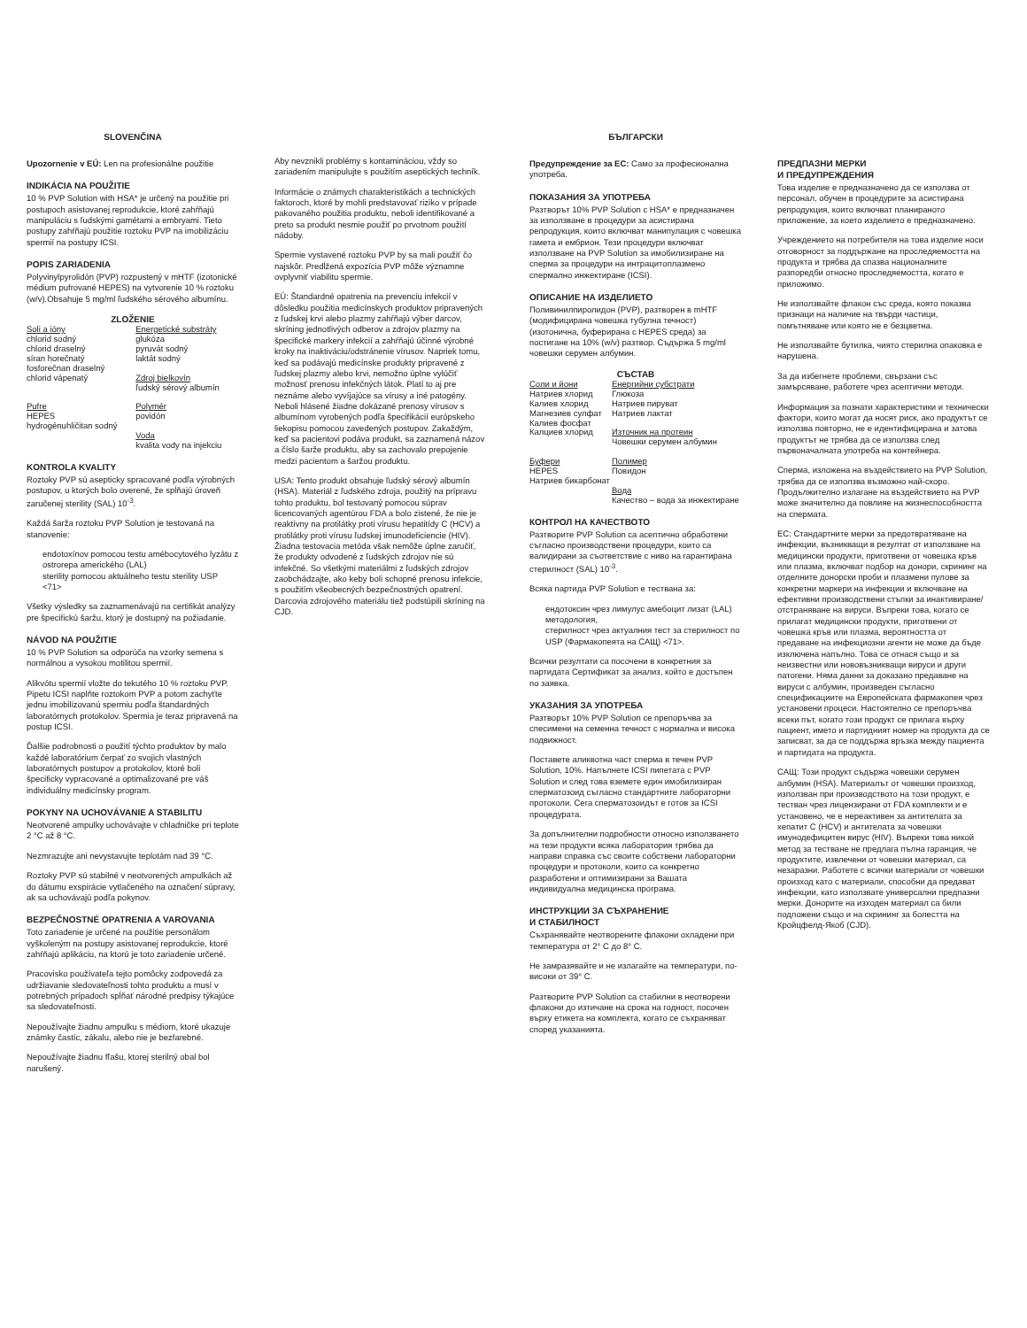SLOVENČINA
Upozornenie v EÚ: Len na profesionálne použitie
INDIKÁCIA NA POUŽITIE
10 % PVP Solution with HSA* je určený na použitie pri postupoch asistovanej reprodukcie, ktoré zahŕňajú manipuláciu s ľudskými gamétami a embryami. Tieto postupy zahŕňajú použitie roztoku PVP na imobilizáciu spermií na postupy ICSI.
POPIS ZARIADENIA
Polyvinylpyrolidón (PVP) rozpustený v mHTF (izotonické médium pufrované HEPES) na vytvorenie 10 % roztoku (w/v).Obsahuje 5 mg/ml ľudského sérového albumínu.
ZLOŽENIE
| Soli a ióny chlorid sodný chlorid draselný síran horečnatý fosforečnan draselný chlorid vápenatý | Energetické substráty glukóza pyruvát sodný laktát sodný Zdroj bielkovín ľudský sérový albumín |
| Pufre HEPES hydrogénuhličitan sodný | Polymér povidón Voda kvalita vody na injekciu |
KONTROLA KVALITY
Roztoky PVP sú asepticky spracované podľa výrobných postupov, u ktorých bolo overené, že spĺňajú úroveň zaručenej sterility (SAL) 10<sup>-3</sup>.
Každá šarža roztoku PVP Solution je testovaná na stanovenie:
endotoxínov pomocou testu amébocytového lyzátu z ostrorepa amerického (LAL)
sterility pomocou aktuálneho testu sterility USP <71>
Všetky výsledky sa zaznamenávajú na certifikát analýzy pre špecifickú šaržu, ktorý je dostupný na požiadanie.
NÁVOD NA POUŽITIE
10 % PVP Solution sa odporúča na vzorky semena s normálnou a vysokou motilitou spermií.
Alikvótu spermií vložte do tekutého 10 % roztoku PVP. Pipetu ICSI naplňte roztokom PVP a potom zachyťte jednu imobilizovanú spermiu podľa štandardných laboratórnych protokolov. Spermia je teraz pripravená na postup ICSI.
Ďalšie podrobnosti o použití týchto produktov by malo každé laboratórium čerpať zo svojich vlastných laboratórnych postupov a protokolov, ktoré boli špecificky vypracované a optimalizované pre váš individuálny medicínsky program.
POKYNY NA UCHOVÁVANIE A STABILITU
Neotvorené ampulky uchovávajte v chladničke pri teplote 2 °C až 8 °C.
Nezmrazujte ani nevystavujte teplotám nad 39 °C.
Roztoky PVP sú stabilné v neotvorených ampulkách až do dátumu exspirácie vytlačeného na označení súpravy, ak sa uchovávajú podľa pokynov.
BEZPEČNOSTNÉ OPATRENIA A VAROVANIA
Toto zariadenie je určené na použitie personálom vyškoleným na postupy asistovanej reprodukcie, ktoré zahŕňajú aplikáciu, na ktorú je toto zariadenie určené.
Pracovisko používateľa tejto pomôcky zodpovedá za udržiavanie sledovateľnosti tohto produktu a musí v potrebných prípadoch spĺňať národné predpisy týkajúce sa sledovateľnosti.
Nepoužívajte žiadnu ampulku s médiom, ktoré ukazuje známky častíc, zákalu, alebo nie je bezfarebné.
Nepoužívajte žiadnu fľašu, ktorej sterilný obal bol narušený.
Aby nevznikli problémy s kontamináciou, vždy so zariadením manipulujte s použitím aseptických techník.
Informácie o známych charakteristikách a technických faktoroch, ktoré by mohli predstavovať riziko v prípade pakovaného použitia produktu, neboli identifikované a preto sa produkt nesmie použiť po prvotnom použití nádoby.
Spermie vystavené roztoku PVP by sa mali použiť čo najskôr. Predĺžená expozícia PVP môže významne ovplyvniť viabilitu spermie.
EÚ: Štandardné opatrenia na prevenciu infekcií v dôsledku použitia medicínskych produktov pripravených z ľudskej krvi alebo plazmy zahŕňajú výber darcov, skríning jednotlivých odberov a zdrojov plazmy na špecifické markery infekcií a zahŕňajú účinné výrobné kroky na inaktiváciu/odstránenie vírusov. Napriek tomu, keď sa podávajú medicínske produkty pripravené z ľudskej plazmy alebo krvi, nemožno úplne vylúčiť možnosť prenosu infekčných látok. Platí to aj pre neznáme alebo vyvíjajúce sa vírusy a iné patogény. Neboli hlásené žiadne dokázané prenosy vírusov s albumínom vyrobených podľa špecifikácií európskeho liekopisu pomocou zavedených postupov. Zakaždým, keď sa pacientovi podáva produkt, sa zaznamená názov a číslo šarže produktu, aby sa zachovalo prepojenie medzi pacientom a šaržou produktu.
USA: Tento produkt obsahuje ľudský sérový albumín (HSA). Materiál z ľudského zdroja, použitý na prípravu tohto produktu, bol testovaný pomocou súprav licencovaných agentúrou FDA a bolo zistené, že nie je reaktívny na protilátky proti vírusu hepatitídy C (HCV) a protilátky proti vírusu ľudskej imunodeficiencie (HIV). Žiadna testovacia metóda však nemôže úplne zaručiť, že produkty odvodené z ľudských zdrojov nie sú infekčné. So všetkými materiálmi z ľudských zdrojov zaobchádzajte, ako keby boli schopné prenosu infekcie, s použitím všeobecných bezpečnostných opatrení. Darcovia zdrojového materiálu tiež podstúpili skríning na CJD.
БЪЛГАРСКИ
Предупреждение за ЕС: Само за професионална употреба.
ПОКАЗАНИЯ ЗА УПОТРЕБА
Разтворът 10% PVP Solution с HSA* е предназначен за използване в процедури за асистирана репродукция, които включват манипулация с човешка гамета и ембрион. Тези процедури включват използване на PVP Solution за имобилизиране на сперма за процедури на интрацитоплазмено спермално инжектиране (ICSI).
ОПИСАНИЕ НА ИЗДЕЛИЕТО
Поливинилпиролидон (PVP), разтворен в mHTF (модифицирана човешка тубулна течност) (изотонична, буферирана с HEPES среда) за постигане на 10% (w/v) разтвор. Съдържа 5 mg/ml човешки серумен албумин.
СЪСТАВ
| Соли и йони Натриев хлорид Калиев хлорид Магнезиев сулфат Калиев фосфат Калциев хлорид | Енергийни субстрати Глюкоза Натриев пируват Натриев лактат Източник на протеин Човешки серумен албумин |
| Буфери HEPES Натриев бикарбонат | Полимер Повидон Вода Качество – вода за инжектиране |
КОНТРОЛ НА КАЧЕСТВОТО
Разтворите PVP Solution са асептично обработени съгласно производствени процедури, които са валидирани за съответствие с ниво на гарантирана стерилност (SAL) 10<sup>-3</sup>.
Всяка партида PVP Solution е тествана за:
ендотоксин чрез лимулус амебоцит лизат (LAL) методология,
стерилност чрез актуалния тест за стерилност по USP (Фармакопеята на САЩ) <71>.
Всички резултати са посочени в конкретния за партидата Сертификат за анализ, който е достъпен по заявка.
УКАЗАНИЯ ЗА УПОТРЕБА
Разтворът 10% PVP Solution се препоръчва за спесимени на семенна течност с нормална и висока подвижност.
Поставете аликвотна част сперма в течен PVP Solution, 10%. Напълнете ICSI пипетата с PVP Solution и след това вземете един имобилизиран сперматозоид съгласно стандартните лабораторни протоколи. Сега сперматозоидът е готов за ICSI процедурата.
За допълнителни подробности относно използването на тези продукти всяка лаборатория трябва да направи справка със своите собствени лабораторни процедури и протоколи, които са конкретно разработени и оптимизирани за Вашата индивидуална медицинска програма.
ИНСТРУКЦИИ ЗА СЪХРАНЕНИЕ
И СТАБИЛНОСТ
Съхранявайте неотворените флакони охладени при температура от 2° C до 8° C.
Не замразявайте и не излагайте на температури, по-високи от 39° C.
Разтворите PVP Solution са стабилни в неотворени флакони до изтичане на срока на годност, посочен върху етикета на комплекта, когато се съхраняват според указанията.
ПРЕДПАЗНИ МЕРКИ
И ПРЕДУПРЕЖДЕНИЯ
Това изделие е предназначено да се използва от персонал, обучен в процедурите за асистирана репродукция, които включват планираното приложение, за което изделието е предназначено.
Учреждението на потребителя на това изделие носи отговорност за поддържане на проследяемостта на продукта и трябва да спазва националните разпоредби относно проследяемостта, когато е приложимо.
Не използвайте флакон със среда, която показва признаци на наличие на твърди частици, помътняване или която не е безцветна.
Не използвайте бутилка, чиято стерилна опаковка е нарушена.
За да избегнете проблеми, свързани със замърсяване, работете чрез асептични методи.
Информация за познати характеристики и технически фактори, които могат да носят риск, ако продуктът се използва повторно, не е идентифицирана и затова продуктът не трябва да се използва след първоначалната употреба на контейнера.
Сперма, изложена на въздействието на PVP Solution, трябва да се използва възможно най-скоро. Продължително излагане на въздействието на PVP може значително да повлияе на жизнеспособността на спермата.
ЕС: Стандартните мерки за предотвратяване на инфекции, възникващи в резултат от използване на медицински продукти, приготвени от човешка кръв или плазма, включват подбор на донори, скрининг на отделните донорски проби и плазмени пулове за конкретни маркери на инфекции и включване на ефективни производствени стъпки за инактивиране/отстраняване на вируси. Въпреки това, когато се прилагат медицински продукти, приготвени от човешка кръв или плазма, вероятността от предаване на инфекциозни агенти не може да бъде изключена напълно. Това се отнася също и за неизвестни или нововъзникващи вируси и други патогени. Няма данни за доказано предаване на вируси с албумин, произведен съгласно спецификациите на Европейската фармакопея чрез установени процеси. Настоятелно се препоръчва всеки път, когато този продукт се прилага върху пациент, името и партидният номер на продукта да се записват, за да се поддържа връзка между пациента и партидата на продукта.
САЩ: Този продукт съдържа човешки серумен албумин (HSA). Материалът от човешки произход, използван при производството на този продукт, е тестван чрез лицензирани от FDA комплекти и е установено, че е нереактивен за антителата за хепатит C (HCV) и антителата за човешки имунодефицитен вирус (HIV). Въпреки това никой метод за тестване не предлага пълна гаранция, че продуктите, извлечени от човешки материал, са незаразни. Работете с всички материали от човешки произход като с материали, способни да предават инфекции, като използвате универсални предпазни мерки. Донорите на изходен материал са били подложени също и на скрининг за болестта на Кройцфелд-Якоб (CJD).